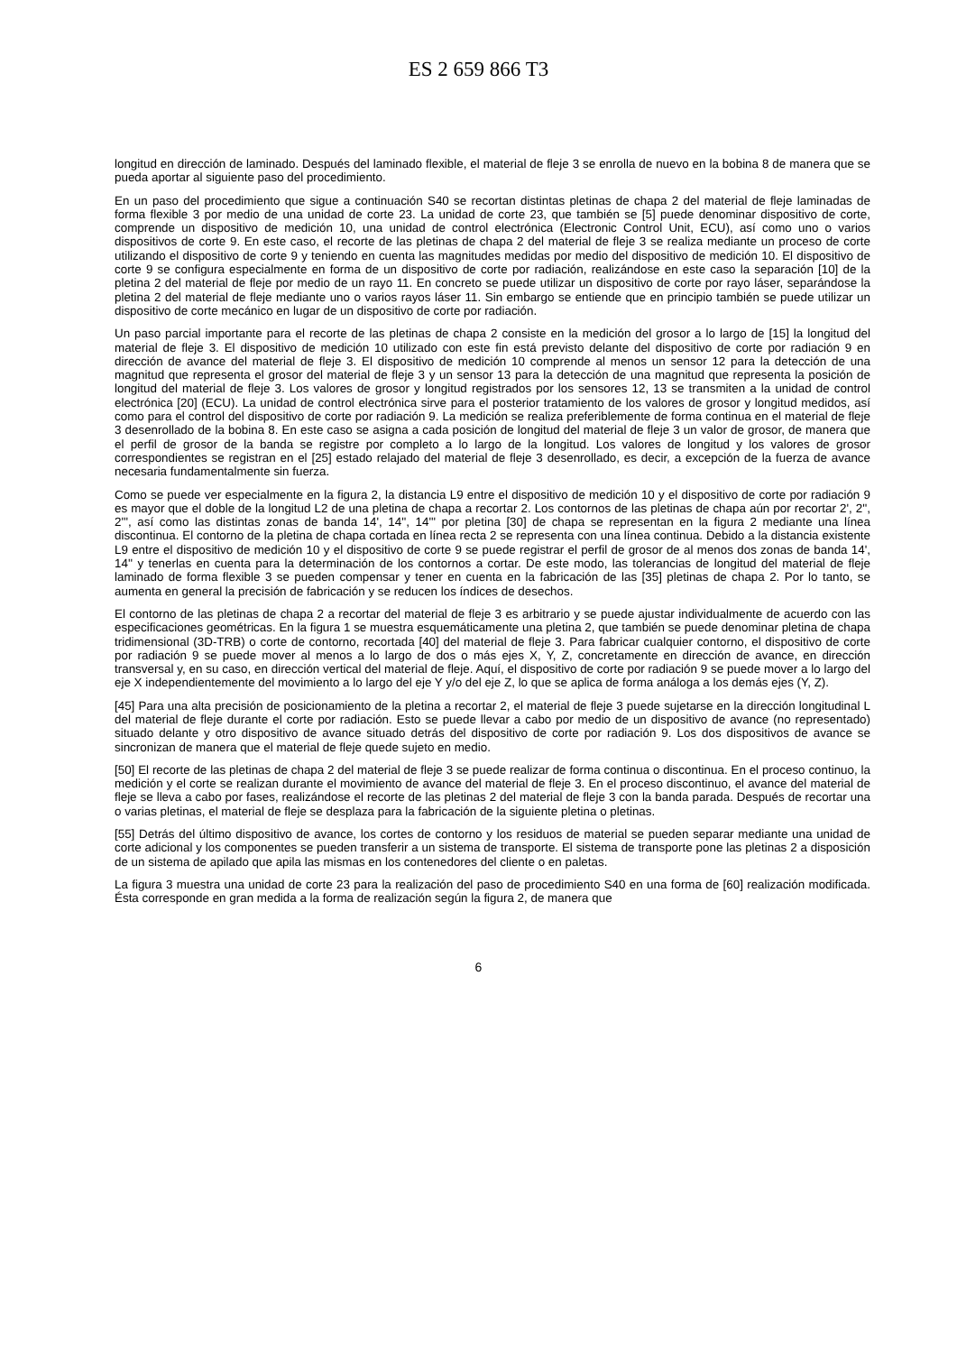ES 2 659 866 T3
longitud en dirección de laminado. Después del laminado flexible, el material de fleje 3 se enrolla de nuevo en la bobina 8 de manera que se pueda aportar al siguiente paso del procedimiento.
En un paso del procedimiento que sigue a continuación S40 se recortan distintas pletinas de chapa 2 del material de fleje laminadas de forma flexible 3 por medio de una unidad de corte 23. La unidad de corte 23, que también se [5] puede denominar dispositivo de corte, comprende un dispositivo de medición 10, una unidad de control electrónica (Electronic Control Unit, ECU), así como uno o varios dispositivos de corte 9. En este caso, el recorte de las pletinas de chapa 2 del material de fleje 3 se realiza mediante un proceso de corte utilizando el dispositivo de corte 9 y teniendo en cuenta las magnitudes medidas por medio del dispositivo de medición 10. El dispositivo de corte 9 se configura especialmente en forma de un dispositivo de corte por radiación, realizándose en este caso la separación [10] de la pletina 2 del material de fleje por medio de un rayo 11. En concreto se puede utilizar un dispositivo de corte por rayo láser, separándose la pletina 2 del material de fleje mediante uno o varios rayos láser 11. Sin embargo se entiende que en principio también se puede utilizar un dispositivo de corte mecánico en lugar de un dispositivo de corte por radiación.
Un paso parcial importante para el recorte de las pletinas de chapa 2 consiste en la medición del grosor a lo largo de [15] la longitud del material de fleje 3. El dispositivo de medición 10 utilizado con este fin está previsto delante del dispositivo de corte por radiación 9 en dirección de avance del material de fleje 3. El dispositivo de medición 10 comprende al menos un sensor 12 para la detección de una magnitud que representa el grosor del material de fleje 3 y un sensor 13 para la detección de una magnitud que representa la posición de longitud del material de fleje 3. Los valores de grosor y longitud registrados por los sensores 12, 13 se transmiten a la unidad de control electrónica [20] (ECU). La unidad de control electrónica sirve para el posterior tratamiento de los valores de grosor y longitud medidos, así como para el control del dispositivo de corte por radiación 9. La medición se realiza preferiblemente de forma continua en el material de fleje 3 desenrollado de la bobina 8. En este caso se asigna a cada posición de longitud del material de fleje 3 un valor de grosor, de manera que el perfil de grosor de la banda se registre por completo a lo largo de la longitud. Los valores de longitud y los valores de grosor correspondientes se registran en el [25] estado relajado del material de fleje 3 desenrollado, es decir, a excepción de la fuerza de avance necesaria fundamentalmente sin fuerza.
Como se puede ver especialmente en la figura 2, la distancia L9 entre el dispositivo de medición 10 y el dispositivo de corte por radiación 9 es mayor que el doble de la longitud L2 de una pletina de chapa a recortar 2. Los contornos de las pletinas de chapa aún por recortar 2', 2'', 2''', así como las distintas zonas de banda 14', 14'', 14''' por pletina [30] de chapa se representan en la figura 2 mediante una línea discontinua. El contorno de la pletina de chapa cortada en línea recta 2 se representa con una línea continua. Debido a la distancia existente L9 entre el dispositivo de medición 10 y el dispositivo de corte 9 se puede registrar el perfil de grosor de al menos dos zonas de banda 14', 14'' y tenerlas en cuenta para la determinación de los contornos a cortar. De este modo, las tolerancias de longitud del material de fleje laminado de forma flexible 3 se pueden compensar y tener en cuenta en la fabricación de las [35] pletinas de chapa 2. Por lo tanto, se aumenta en general la precisión de fabricación y se reducen los índices de desechos.
El contorno de las pletinas de chapa 2 a recortar del material de fleje 3 es arbitrario y se puede ajustar individualmente de acuerdo con las especificaciones geométricas. En la figura 1 se muestra esquemáticamente una pletina 2, que también se puede denominar pletina de chapa tridimensional (3D-TRB) o corte de contorno, recortada [40] del material de fleje 3. Para fabricar cualquier contorno, el dispositivo de corte por radiación 9 se puede mover al menos a lo largo de dos o más ejes X, Y, Z, concretamente en dirección de avance, en dirección transversal y, en su caso, en dirección vertical del material de fleje. Aquí, el dispositivo de corte por radiación 9 se puede mover a lo largo del eje X independientemente del movimiento a lo largo del eje Y y/o del eje Z, lo que se aplica de forma análoga a los demás ejes (Y, Z).
[45] Para una alta precisión de posicionamiento de la pletina a recortar 2, el material de fleje 3 puede sujetarse en la dirección longitudinal L del material de fleje durante el corte por radiación. Esto se puede llevar a cabo por medio de un dispositivo de avance (no representado) situado delante y otro dispositivo de avance situado detrás del dispositivo de corte por radiación 9. Los dos dispositivos de avance se sincronizan de manera que el material de fleje quede sujeto en medio.
[50] El recorte de las pletinas de chapa 2 del material de fleje 3 se puede realizar de forma continua o discontinua. En el proceso continuo, la medición y el corte se realizan durante el movimiento de avance del material de fleje 3. En el proceso discontinuo, el avance del material de fleje se lleva a cabo por fases, realizándose el recorte de las pletinas 2 del material de fleje 3 con la banda parada. Después de recortar una o varias pletinas, el material de fleje se desplaza para la fabricación de la siguiente pletina o pletinas.
[55] Detrás del último dispositivo de avance, los cortes de contorno y los residuos de material se pueden separar mediante una unidad de corte adicional y los componentes se pueden transferir a un sistema de transporte. El sistema de transporte pone las pletinas 2 a disposición de un sistema de apilado que apila las mismas en los contenedores del cliente o en paletas.
La figura 3 muestra una unidad de corte 23 para la realización del paso de procedimiento S40 en una forma de [60] realización modificada. Ésta corresponde en gran medida a la forma de realización según la figura 2, de manera que
6